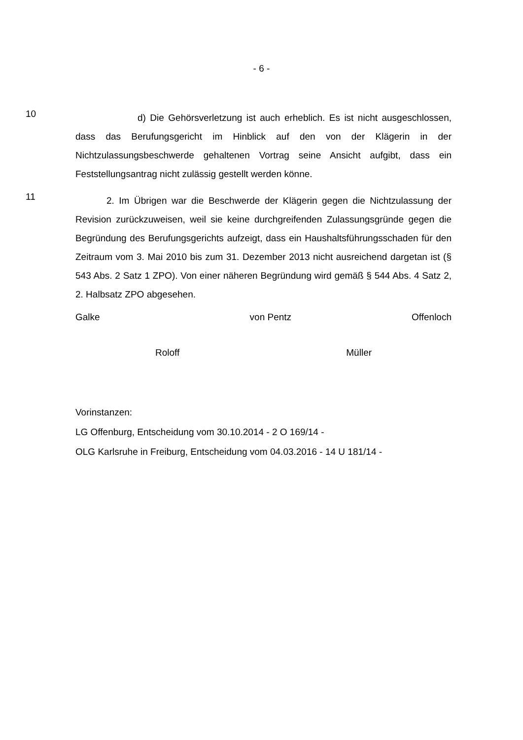- 6 -
10
d) Die Gehörsverletzung ist auch erheblich. Es ist nicht ausgeschlossen, dass das Berufungsgericht im Hinblick auf den von der Klägerin in der Nichtzulassungsbeschwerde gehaltenen Vortrag seine Ansicht aufgibt, dass ein Feststellungsantrag nicht zulässig gestellt werden könne.
11
2. Im Übrigen war die Beschwerde der Klägerin gegen die Nichtzulassung der Revision zurückzuweisen, weil sie keine durchgreifenden Zulassungsgründe gegen die Begründung des Berufungsgerichts aufzeigt, dass ein Haushaltsführungsschaden für den Zeitraum vom 3. Mai 2010 bis zum 31. Dezember 2013 nicht ausreichend dargetan ist (§ 543 Abs. 2 Satz 1 ZPO). Von einer näheren Begründung wird gemäß § 544 Abs. 4 Satz 2, 2. Halbsatz ZPO abgesehen.
Galke von Pentz Offenloch
Roloff Müller
Vorinstanzen:
LG Offenburg, Entscheidung vom 30.10.2014 - 2 O 169/14 -
OLG Karlsruhe in Freiburg, Entscheidung vom 04.03.2016 - 14 U 181/14 -